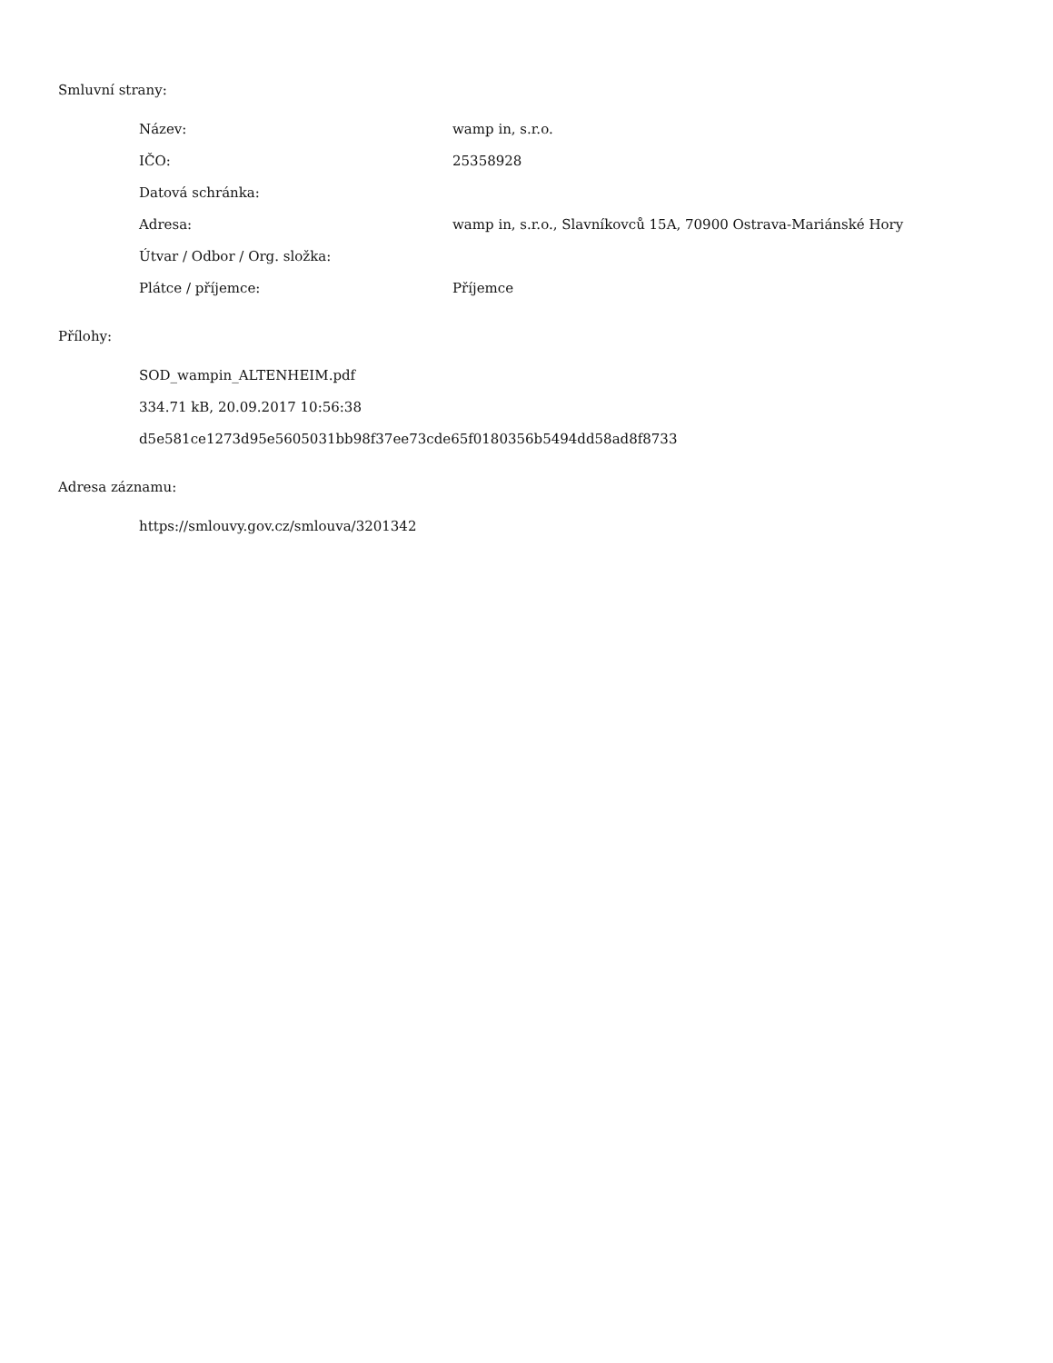Smluvní strany:
| Název: | wamp in, s.r.o. |
| IČO: | 25358928 |
| Datová schránka: | |
| Adresa: | wamp in, s.r.o., Slavníkovců 15A, 70900 Ostrava-Mariánské Hory |
| Útvar / Odbor / Org. složka: | |
| Plátce / příjemce: | Příjemce |
Přílohy:
SOD_wampin_ALTENHEIM.pdf
334.71 kB, 20.09.2017 10:56:38
d5e581ce1273d95e5605031bb98f37ee73cde65f0180356b5494dd58ad8f8733
Adresa záznamu:
https://smlouvy.gov.cz/smlouva/3201342